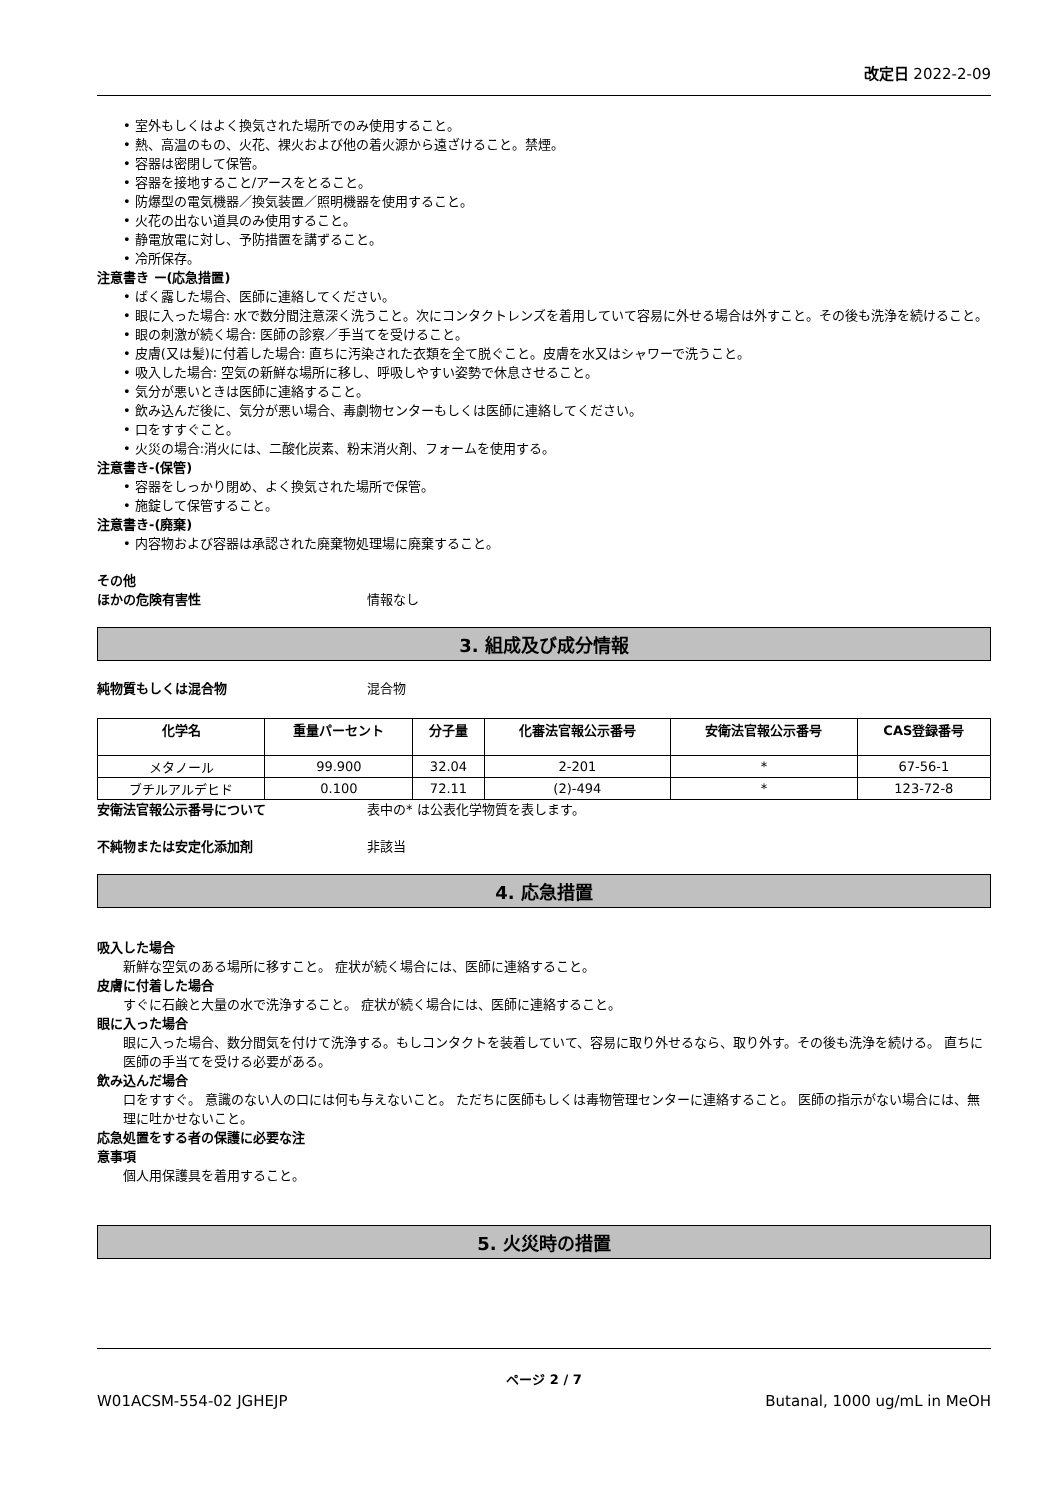改定日 2022-2-09
• 室外もしくはよく換気された場所でのみ使用すること。
• 熱、高温のもの、火花、裸火および他の着火源から遠ざけること。禁煙。
• 容器は密閉して保管。
• 容器を接地すること/アースをとること。
• 防爆型の電気機器／換気装置／照明機器を使用すること。
• 火花の出ない道具のみ使用すること。
• 静電放電に対し、予防措置を講ずること。
• 冷所保存。
注意書き ー(応急措置)
• ばく露した場合、医師に連絡してください。
• 眼に入った場合: 水で数分間注意深く洗うこと。次にコンタクトレンズを着用していて容易に外せる場合は外すこと。その後も洗浄を続けること。
• 眼の刺激が続く場合: 医師の診察／手当てを受けること。
• 皮膚(又は髪)に付着した場合: 直ちに汚染された衣類を全て脱ぐこと。皮膚を水又はシャワーで洗うこと。
• 吸入した場合: 空気の新鮮な場所に移し、呼吸しやすい姿勢で休息させること。
• 気分が悪いときは医師に連絡すること。
• 飲み込んだ後に、気分が悪い場合、毒劇物センターもしくは医師に連絡してください。
• 口をすすぐこと。
• 火災の場合:消火には、二酸化炭素、粉末消火剤、フォームを使用する。
注意書き-(保管)
• 容器をしっかり閉め、よく換気された場所で保管。
• 施錠して保管すること。
注意書き-(廃棄)
• 内容物および容器は承認された廃棄物処理場に廃棄すること。
その他
ほかの危険有害性 情報なし
3. 組成及び成分情報
純物質もしくは混合物 混合物
| 化学名 | 重量パーセント | 分子量 | 化審法官報公示番号 | 安衛法官報公示番号 | CAS登録番号 |
| --- | --- | --- | --- | --- | --- |
| メタノール | 99.900 | 32.04 | 2-201 | * | 67-56-1 |
| ブチルアルデヒド | 0.100 | 72.11 | (2)-494 | * | 123-72-8 |
安衛法官報公示番号について 表中の* は公表化学物質を表します。
不純物または安定化添加剤 非該当
4. 応急措置
吸入した場合
新鮮な空気のある場所に移すこと。 症状が続く場合には、医師に連絡すること。
皮膚に付着した場合
すぐに石鹸と大量の水で洗浄すること。 症状が続く場合には、医師に連絡すること。
眼に入った場合
眼に入った場合、数分間気を付けて洗浄する。もしコンタクトを装着していて、容易に取り外せるなら、取り外す。その後も洗浄を続ける。 直ちに医師の手当てを受ける必要がある。
飲み込んだ場合
口をすすぐ。 意識のない人の口には何も与えないこと。 ただちに医師もしくは毒物管理センターに連絡すること。 医師の指示がない場合には、無理に吐かせないこと。
応急処置をする者の保護に必要な注
意事項
個人用保護具を着用すること。
5. 火災時の措置
ページ 2 / 7
W01ACSM-554-02 JGHEJP Butanal, 1000 ug/mL in MeOH